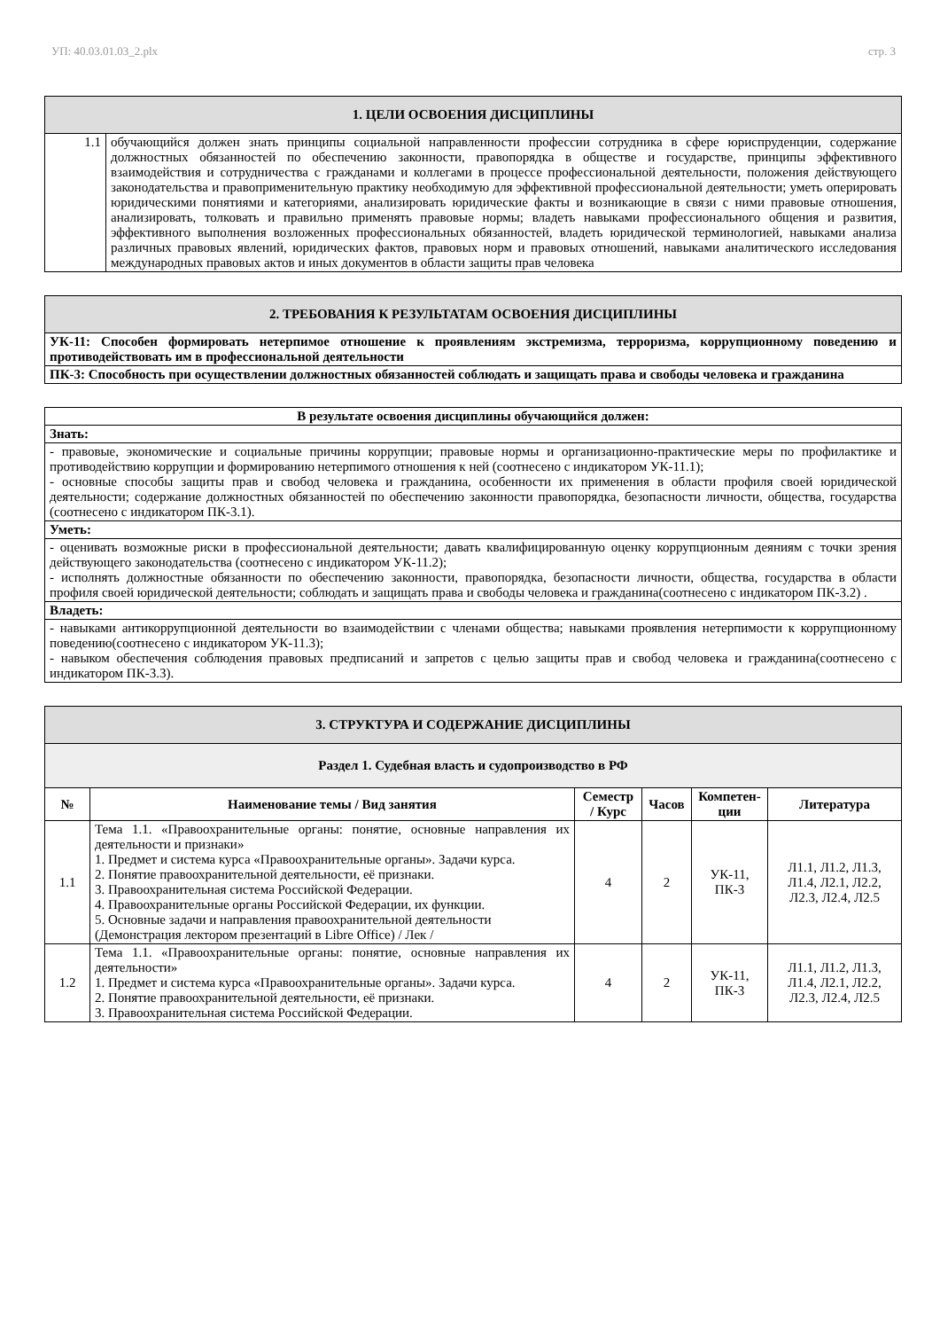УП: 40.03.01.03_2.plx стр. 3
| 1. ЦЕЛИ ОСВОЕНИЯ ДИСЦИПЛИНЫ | |
| 1.1 | обучающийся должен знать принципы социальной направленности профессии сотрудника в сфере юриспруденции, содержание должностных обязанностей по обеспечению законности, правопорядка в обществе и государстве, принципы эффективного взаимодействия и сотрудничества с гражданами и коллегами в процессе профессиональной деятельности, положения действующего законодательства и правоприменительную практику необходимую для эффективной профессиональной деятельности; уметь оперировать юридическими понятиями и категориями, анализировать юридические факты и возникающие в связи с ними правовые отношения, анализировать, толковать и правильно применять правовые нормы; владеть навыками профессионального общения и развития, эффективного выполнения возложенных профессиональных обязанностей, владеть юридической терминологией, навыками анализа различных правовых явлений, юридических фактов, правовых норм и правовых отношений, навыками аналитического исследования международных правовых актов и иных документов в области защиты прав человека |
| 2. ТРЕБОВАНИЯ К РЕЗУЛЬТАТАМ ОСВОЕНИЯ ДИСЦИПЛИНЫ |
| УК-11: Способен формировать нетерпимое отношение к проявлениям экстремизма, терроризма, коррупционному поведению и противодействовать им в профессиональной деятельности |
| ПК-3: Способность при осуществлении должностных обязанностей соблюдать и защищать права и свободы человека и гражданина |
| В результате освоения дисциплины обучающийся должен: |
| Знать: |
| - правовые, экономические и социальные причины коррупции; правовые нормы и организационно-практические меры по профилактике и противодействию коррупции и формированию нетерпимого отношения к ней (соотнесено с индикатором УК-11.1); - основные способы защиты прав и свобод человека и гражданина, особенности их применения в области профиля своей юридической деятельности; содержание должностных обязанностей по обеспечению законности правопорядка, безопасности личности, общества, государства (соотнесено с индикатором ПК-3.1). |
| Уметь: |
| - оценивать возможные риски в профессиональной деятельности; давать квалифицированную оценку коррупционным деяниям с точки зрения действующего законодательства (соотнесено с индикатором УК-11.2); - исполнять должностные обязанности по обеспечению законности, правопорядка, безопасности личности, общества, государства в области профиля своей юридической деятельности; соблюдать и защищать права и свободы человека и гражданина(соотнесено с индикатором ПК-3.2) . |
| Владеть: |
| - навыками антикоррупционной деятельности во взаимодействии с членами общества; навыками проявления нетерпимости к коррупционному поведению(соотнесено с индикатором УК-11.3); - навыком обеспечения соблюдения правовых предписаний и запретов с целью защиты прав и свобод человека и гражданина(соотнесено с индикатором ПК-3.3). |
| 3. СТРУКТУРА И СОДЕРЖАНИЕ ДИСЦИПЛИНЫ | | | | | |
| Раздел 1. Судебная власть и судопроизводство в РФ | | | | | |
| № | Наименование темы / Вид занятия | Семестр / Курс | Часов | Компетен-ции | Литература |
| 1.1 | Тема 1.1. «Правоохранительные органы: понятие, основные направления их деятельности и признаки» 1. Предмет и система курса «Правоохранительные органы». Задачи курса. 2. Понятие правоохранительной деятельности, её признаки. 3. Правоохранительная система Российской Федерации. 4. Правоохранительные органы Российской Федерации, их функции. 5. Основные задачи и направления правоохранительной деятельности (Демонстрация лектором презентаций в Libre Office) / Лек / | 4 | 2 | УК-11, ПК-3 | Л1.1, Л1.2, Л1.3, Л1.4, Л2.1, Л2.2, Л2.3, Л2.4, Л2.5 |
| 1.2 | Тема 1.1. «Правоохранительные органы: понятие, основные направления их деятельности» 1. Предмет и система курса «Правоохранительные органы». Задачи курса. 2. Понятие правоохранительной деятельности, её признаки. 3. Правоохранительная система Российской Федерации. | 4 | 2 | УК-11, ПК-3 | Л1.1, Л1.2, Л1.3, Л1.4, Л2.1, Л2.2, Л2.3, Л2.4, Л2.5 |